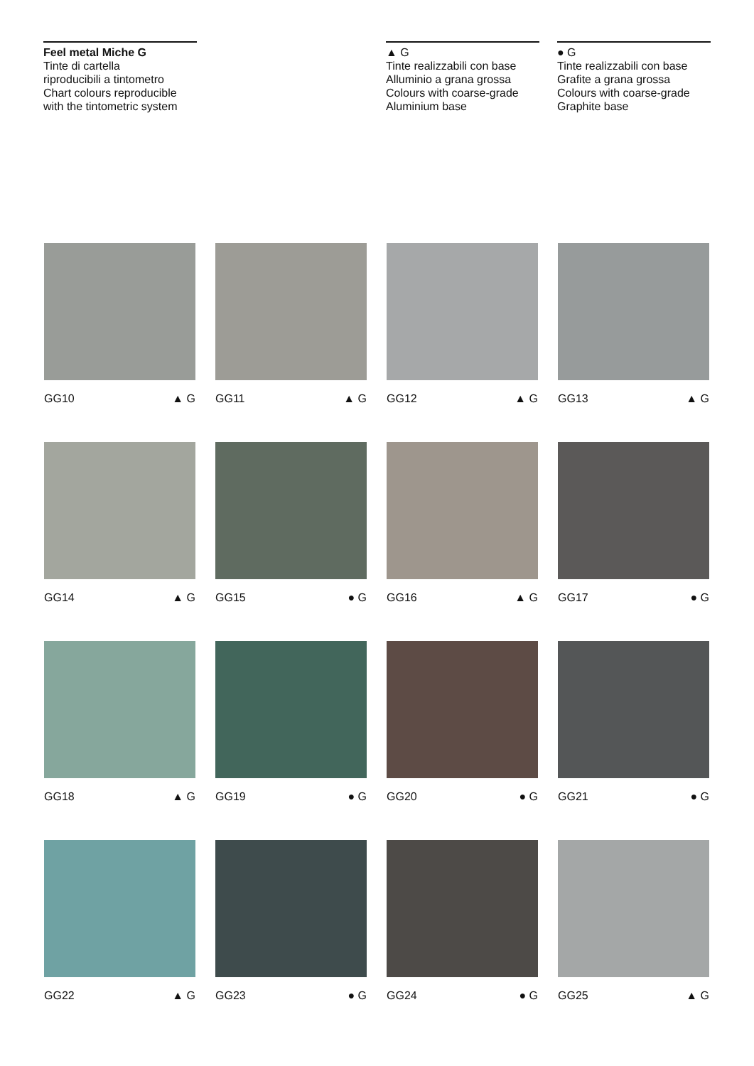Feel metal Miche G
Tinte di cartella
riproducibili a tintometro
Chart colours reproducible
with the tintometric system
▲ G
Tinte realizzabili con base
Alluminio a grana grossa
Colours with coarse-grade
Aluminium base
● G
Tinte realizzabili con base
Grafite a grana grossa
Colours with coarse-grade
Graphite base
GG10 ▲ G
GG11 ▲ G
GG12 ▲ G
GG13 ▲ G
GG14 ▲ G
GG15 ● G
GG16 ▲ G
GG17 ● G
GG18 ▲ G
GG19 ● G
GG20 ● G
GG21 ● G
GG22 ▲ G
GG23 ● G
GG24 ● G
GG25 ▲ G